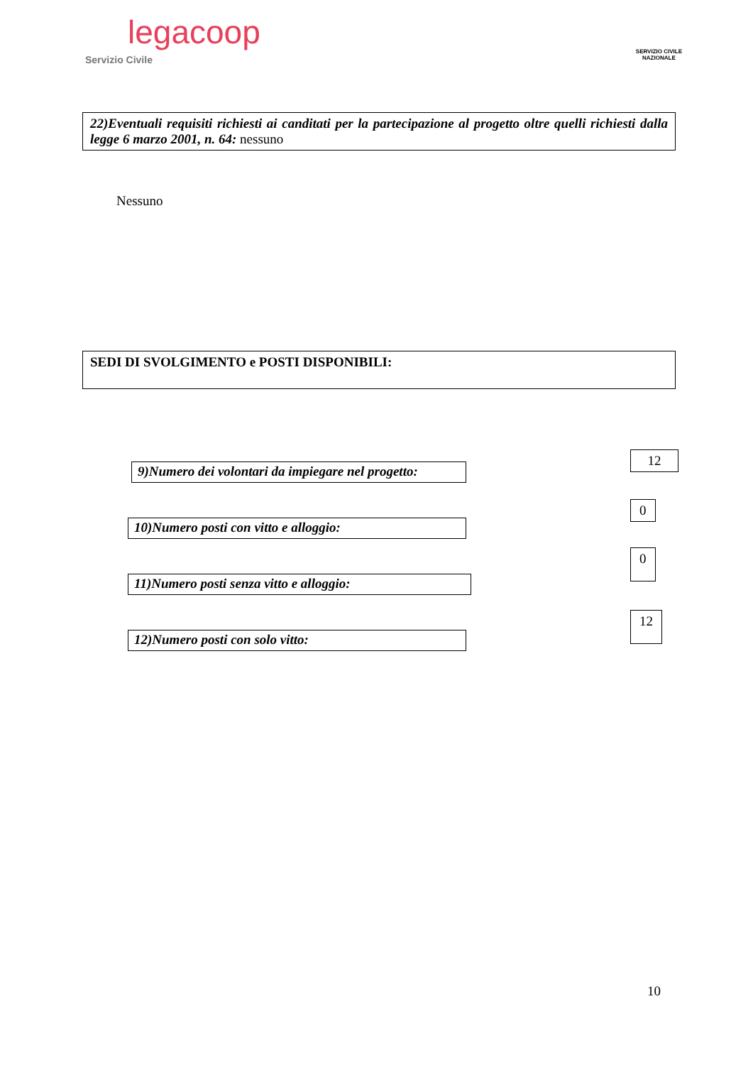legacoop
Servizio Civile
SERVIZIO CIVILE
NAZIONALE
22)Eventuali requisiti richiesti ai canditati per la partecipazione al progetto oltre quelli richiesti dalla legge 6 marzo 2001, n. 64: nessuno
Nessuno
SEDI DI SVOLGIMENTO e POSTI DISPONIBILI:
9)Numero dei volontari da impiegare nel progetto:
12
10)Numero posti con vitto e alloggio:
0
11)Numero posti senza vitto e alloggio:
0
12)Numero posti con solo vitto:
12
10